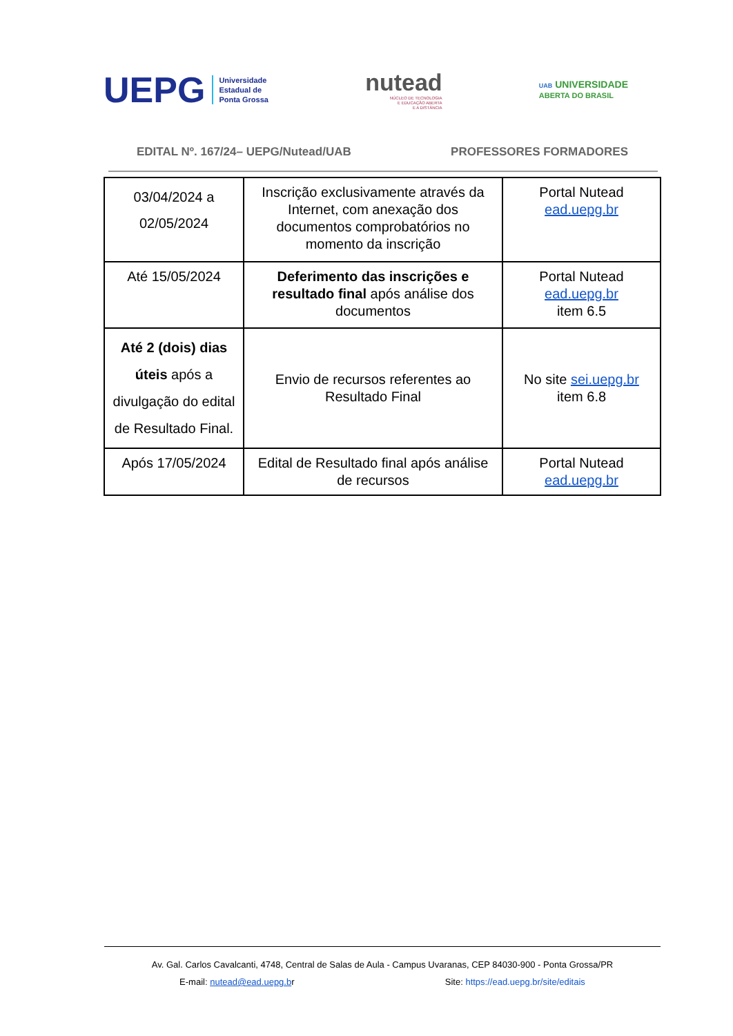UEPG Universidade
Estadual de
Ponta Grossa
nutead
NÚCLEO DE TECNOLOGIA
E EDUCAÇÃO ABERTA
E A DISTÂNCIA
UAB UNIVERSIDADE
ABERTA DO BRASIL
EDITAL Nº. 167/24– UEPG/Nutead/UAB PROFESSORES FORMADORES
| 03/04/2024 a 02/05/2024 | Inscrição exclusivamente através da Internet, com anexação dos documentos comprobatórios no momento da inscrição | Portal Nutead ead.uepg.br |
| Até 15/05/2024 | Deferimento das inscrições e resultado final após análise dos documentos | Portal Nutead ead.uepg.br item 6.5 |
| Até 2 (dois) dias úteis após a divulgação do edital de Resultado Final. | Envio de recursos referentes ao Resultado Final | No site sei.uepg.br item 6.8 |
| Após 17/05/2024 | Edital de Resultado final após análise de recursos | Portal Nutead ead.uepg.br |
Av. Gal. Carlos Cavalcanti, 4748, Central de Salas de Aula - Campus Uvaranas, CEP 84030-900 - Ponta Grossa/PR
E-mail: nutead@ead.uepg.br Site: https://ead.uepg.br/site/editais